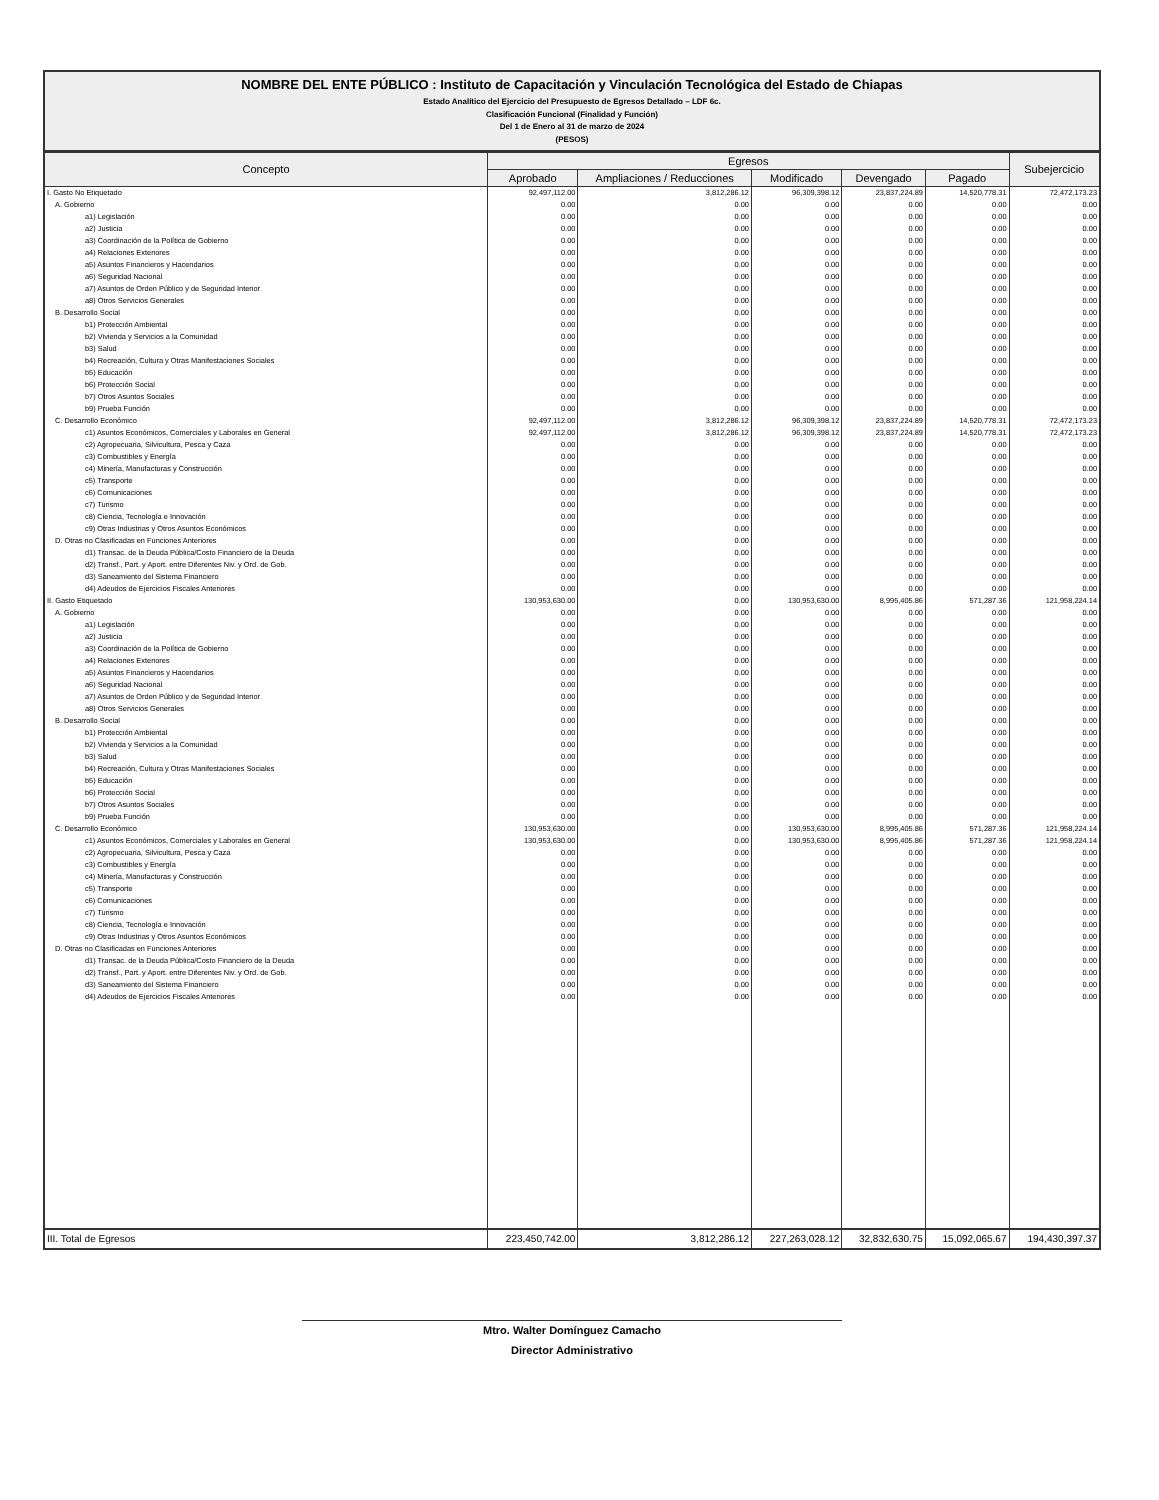NOMBRE DEL ENTE PÚBLICO : Instituto de Capacitación y Vinculación Tecnológica del Estado de Chiapas
Estado Analítico del Ejercicio del Presupuesto de Egresos Detallado – LDF 6c.
Clasificación Funcional (Finalidad y Función)
Del 1 de Enero al 31 de marzo de 2024
(PESOS)
| Concepto | Egresos | | | | | Subejercicio |
| --- | --- | --- | --- | --- | --- | --- |
| | Aprobado | Ampliaciones / Reducciones | Modificado | Devengado | Pagado | |
| I. Gasto No Etiquetado | 92,497,112.00 | 3,812,286.12 | 96,309,398.12 | 23,837,224.89 | 14,520,778.31 | 72,472,173.23 |
| A. Gobierno | 0.00 | 0.00 | 0.00 | 0.00 | 0.00 | 0.00 |
| a1) Legislación | 0.00 | 0.00 | 0.00 | 0.00 | 0.00 | 0.00 |
| a2) Justicia | 0.00 | 0.00 | 0.00 | 0.00 | 0.00 | 0.00 |
| a3) Coordinación de la Política de Gobierno | 0.00 | 0.00 | 0.00 | 0.00 | 0.00 | 0.00 |
| a4) Relaciones Exteriores | 0.00 | 0.00 | 0.00 | 0.00 | 0.00 | 0.00 |
| a5) Asuntos Financieros y Hacendarios | 0.00 | 0.00 | 0.00 | 0.00 | 0.00 | 0.00 |
| a6) Seguridad Nacional | 0.00 | 0.00 | 0.00 | 0.00 | 0.00 | 0.00 |
| a7) Asuntos de Orden Público y de Seguridad Interior | 0.00 | 0.00 | 0.00 | 0.00 | 0.00 | 0.00 |
| a8) Otros Servicios Generales | 0.00 | 0.00 | 0.00 | 0.00 | 0.00 | 0.00 |
| B. Desarrollo Social | 0.00 | 0.00 | 0.00 | 0.00 | 0.00 | 0.00 |
| b1) Protección Ambiental | 0.00 | 0.00 | 0.00 | 0.00 | 0.00 | 0.00 |
| b2) Vivienda y Servicios a la Comunidad | 0.00 | 0.00 | 0.00 | 0.00 | 0.00 | 0.00 |
| b3) Salud | 0.00 | 0.00 | 0.00 | 0.00 | 0.00 | 0.00 |
| b4) Recreación, Cultura y Otras Manifestaciones Sociales | 0.00 | 0.00 | 0.00 | 0.00 | 0.00 | 0.00 |
| b5) Educación | 0.00 | 0.00 | 0.00 | 0.00 | 0.00 | 0.00 |
| b6) Protección Social | 0.00 | 0.00 | 0.00 | 0.00 | 0.00 | 0.00 |
| b7) Otros Asuntos Sociales | 0.00 | 0.00 | 0.00 | 0.00 | 0.00 | 0.00 |
| b9) Prueba Función | 0.00 | 0.00 | 0.00 | 0.00 | 0.00 | 0.00 |
| C. Desarrollo Económico | 92,497,112.00 | 3,812,286.12 | 96,309,398.12 | 23,837,224.89 | 14,520,778.31 | 72,472,173.23 |
| c1) Asuntos Económicos, Comerciales y Laborales en General | 92,497,112.00 | 3,812,286.12 | 96,309,398.12 | 23,837,224.89 | 14,520,778.31 | 72,472,173.23 |
| c2) Agropecuaria, Silvicultura, Pesca y Caza | 0.00 | 0.00 | 0.00 | 0.00 | 0.00 | 0.00 |
| c3) Combustibles y Energía | 0.00 | 0.00 | 0.00 | 0.00 | 0.00 | 0.00 |
| c4) Minería, Manufacturas y Construcción | 0.00 | 0.00 | 0.00 | 0.00 | 0.00 | 0.00 |
| c5) Transporte | 0.00 | 0.00 | 0.00 | 0.00 | 0.00 | 0.00 |
| c6) Comunicaciones | 0.00 | 0.00 | 0.00 | 0.00 | 0.00 | 0.00 |
| c7) Turismo | 0.00 | 0.00 | 0.00 | 0.00 | 0.00 | 0.00 |
| c8) Ciencia, Tecnología e Innovación | 0.00 | 0.00 | 0.00 | 0.00 | 0.00 | 0.00 |
| c9) Otras Industrias y Otros Asuntos Económicos | 0.00 | 0.00 | 0.00 | 0.00 | 0.00 | 0.00 |
| D. Otras no Clasificadas en Funciones Anteriores | 0.00 | 0.00 | 0.00 | 0.00 | 0.00 | 0.00 |
| d1) Transac. de la Deuda Pública/Costo Financiero de la Deuda | 0.00 | 0.00 | 0.00 | 0.00 | 0.00 | 0.00 |
| d2) Transf., Part. y Aport. entre Diferentes Niv. y Ord. de Gob. | 0.00 | 0.00 | 0.00 | 0.00 | 0.00 | 0.00 |
| d3) Saneamiento del Sistema Financiero | 0.00 | 0.00 | 0.00 | 0.00 | 0.00 | 0.00 |
| d4) Adeudos de Ejercicios Fiscales Anteriores | 0.00 | 0.00 | 0.00 | 0.00 | 0.00 | 0.00 |
| II. Gasto Etiquetado | 130,953,630.00 | 0.00 | 130,953,630.00 | 8,995,405.86 | 571,287.36 | 121,958,224.14 |
| A. Gobierno | 0.00 | 0.00 | 0.00 | 0.00 | 0.00 | 0.00 |
| a1) Legislación | 0.00 | 0.00 | 0.00 | 0.00 | 0.00 | 0.00 |
| a2) Justicia | 0.00 | 0.00 | 0.00 | 0.00 | 0.00 | 0.00 |
| a3) Coordinación de la Política de Gobierno | 0.00 | 0.00 | 0.00 | 0.00 | 0.00 | 0.00 |
| a4) Relaciones Exteriores | 0.00 | 0.00 | 0.00 | 0.00 | 0.00 | 0.00 |
| a5) Asuntos Financieros y Hacendarios | 0.00 | 0.00 | 0.00 | 0.00 | 0.00 | 0.00 |
| a6) Seguridad Nacional | 0.00 | 0.00 | 0.00 | 0.00 | 0.00 | 0.00 |
| a7) Asuntos de Orden Público y de Seguridad Interior | 0.00 | 0.00 | 0.00 | 0.00 | 0.00 | 0.00 |
| a8) Otros Servicios Generales | 0.00 | 0.00 | 0.00 | 0.00 | 0.00 | 0.00 |
| B. Desarrollo Social | 0.00 | 0.00 | 0.00 | 0.00 | 0.00 | 0.00 |
| b1) Protección Ambiental | 0.00 | 0.00 | 0.00 | 0.00 | 0.00 | 0.00 |
| b2) Vivienda y Servicios a la Comunidad | 0.00 | 0.00 | 0.00 | 0.00 | 0.00 | 0.00 |
| b3) Salud | 0.00 | 0.00 | 0.00 | 0.00 | 0.00 | 0.00 |
| b4) Recreación, Cultura y Otras Manifestaciones Sociales | 0.00 | 0.00 | 0.00 | 0.00 | 0.00 | 0.00 |
| b5) Educación | 0.00 | 0.00 | 0.00 | 0.00 | 0.00 | 0.00 |
| b6) Protección Social | 0.00 | 0.00 | 0.00 | 0.00 | 0.00 | 0.00 |
| b7) Otros Asuntos Sociales | 0.00 | 0.00 | 0.00 | 0.00 | 0.00 | 0.00 |
| b9) Prueba Función | 0.00 | 0.00 | 0.00 | 0.00 | 0.00 | 0.00 |
| C. Desarrollo Económico | 130,953,630.00 | 0.00 | 130,953,630.00 | 8,995,405.86 | 571,287.36 | 121,958,224.14 |
| c1) Asuntos Económicos, Comerciales y Laborales en General | 130,953,630.00 | 0.00 | 130,953,630.00 | 8,995,405.86 | 571,287.36 | 121,958,224.14 |
| c2) Agropecuaria, Silvicultura, Pesca y Caza | 0.00 | 0.00 | 0.00 | 0.00 | 0.00 | 0.00 |
| c3) Combustibles y Energía | 0.00 | 0.00 | 0.00 | 0.00 | 0.00 | 0.00 |
| c4) Minería, Manufacturas y Construcción | 0.00 | 0.00 | 0.00 | 0.00 | 0.00 | 0.00 |
| c5) Transporte | 0.00 | 0.00 | 0.00 | 0.00 | 0.00 | 0.00 |
| c6) Comunicaciones | 0.00 | 0.00 | 0.00 | 0.00 | 0.00 | 0.00 |
| c7) Turismo | 0.00 | 0.00 | 0.00 | 0.00 | 0.00 | 0.00 |
| c8) Ciencia, Tecnología e Innovación | 0.00 | 0.00 | 0.00 | 0.00 | 0.00 | 0.00 |
| c9) Otras Industrias y Otros Asuntos Económicos | 0.00 | 0.00 | 0.00 | 0.00 | 0.00 | 0.00 |
| D. Otras no Clasificadas en Funciones Anteriores | 0.00 | 0.00 | 0.00 | 0.00 | 0.00 | 0.00 |
| d1) Transac. de la Deuda Pública/Costo Financiero de la Deuda | 0.00 | 0.00 | 0.00 | 0.00 | 0.00 | 0.00 |
| d2) Transf., Part. y Aport. entre Diferentes Niv. y Ord. de Gob. | 0.00 | 0.00 | 0.00 | 0.00 | 0.00 | 0.00 |
| d3) Saneamiento del Sistema Financiero | 0.00 | 0.00 | 0.00 | 0.00 | 0.00 | 0.00 |
| d4) Adeudos de Ejercicios Fiscales Anteriores | 0.00 | 0.00 | 0.00 | 0.00 | 0.00 | 0.00 |
| III. Total de Egresos | 223,450,742.00 | 3,812,286.12 | 227,263,028.12 | 32,832,630.75 | 15,092,065.67 | 194,430,397.37 |
Mtro. Walter Domínguez Camacho
Director Administrativo